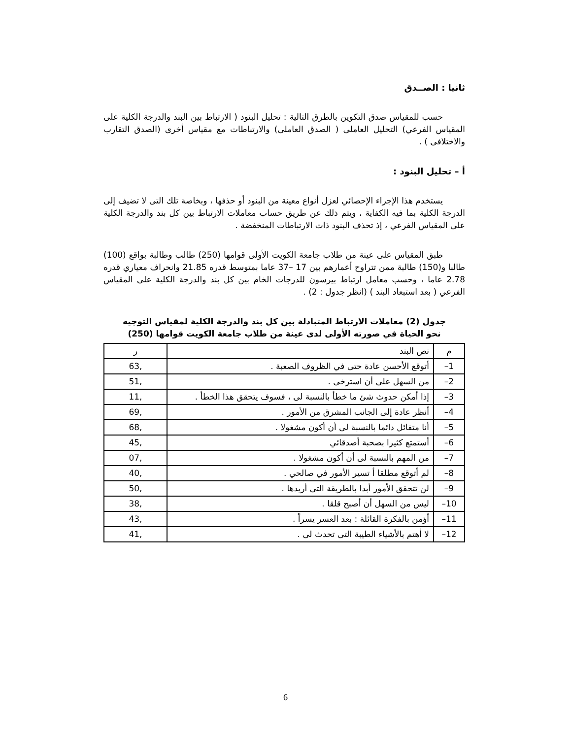ثانيا : الصــدق
حسب للمقياس صدق التكوين بالطرق التالية : تحليل البنود ( الارتباط بين البند والدرجة الكلية على المقياس الفرعي) التحليل العاملى ( الصدق العاملى) والارتباطات مع مقياس أخرى (الصدق التقارب والاختلافى ) .
أ – تحليل البنود :
يستخدم هذا الإجراء الإحصائي لعزل أنواع معينة من البنود أو حذفها ، وبخاصة تلك التى لا تضيف إلى الدرجة الكلية بما فيه الكفاية ، ويتم ذلك عن طريق حساب معاملات الارتباط بين كل بند والدرجة الكلية على المقياس الفرعي ، إذ تحذف البنود ذات الارتباطات المنخفضة .
طبق المقياس على عينة من طلاب جامعة الكويت الأولى قوامها (250) طالب وطالبة بواقع (100) طالبا و(150) طالبة ممن تتراوح أعمارهم بين 17 –37 عاما بمتوسط قدره 21.85 وانحراف معياري قدره 2.78 عاما ، وحسب معامل ارتباط بيرسون للدرجات الخام بين كل بند والدرجة الكلية على المقياس الفرعي ( بعد استبعاد البند ) (انظر جدول : 2) .
جدول (2) معاملات الارتباط المتبادلة بين كل بند والدرجة الكلية لمقياس التوجيه نحو الحياة في صورته الأولى لدى عينة من طلاب جامعة الكويت قوامها (250)
| م | نص البند | ر |
| --- | --- | --- |
| 1– | أتوقع الأحسن عادة حتى في الظروف الصعبة . | ,63 |
| 2– | من السهل على أن استرخى . | ,51 |
| 3– | إذا أمكن حدوث شئ ما خطأ بالنسبة لى ، فسوف يتحقق هذا الخطأ . | ,11 |
| 4– | أنظر عادة إلى الجانب المشرق من الأمور . | ,69 |
| 5– | أنا متفائل دائما بالنسبة لى أن أكون مشغولا . | ,68 |
| 6– | أستمتع كثيرا بصحبة أصدقائي | ,45 |
| 7– | من المهم بالنسبة لى أن أكون مشغولا . | ,07 |
| 8– | لم أتوقع مطلقا أ تسير الأمور في صالحي . | ,40 |
| 9– | لن تتحقق الأمور أبدا بالطريقة التى أريدها . | ,50 |
| 10– | ليس من السهل أن أصبح قلقا . | ,38 |
| 11– | أؤمن بالفكرة القائلة : بعد العسر يسراً . | ,43 |
| 12– | لا أهتم بالأشياء الطيبة التى تحدث لى . | ,41 |
6